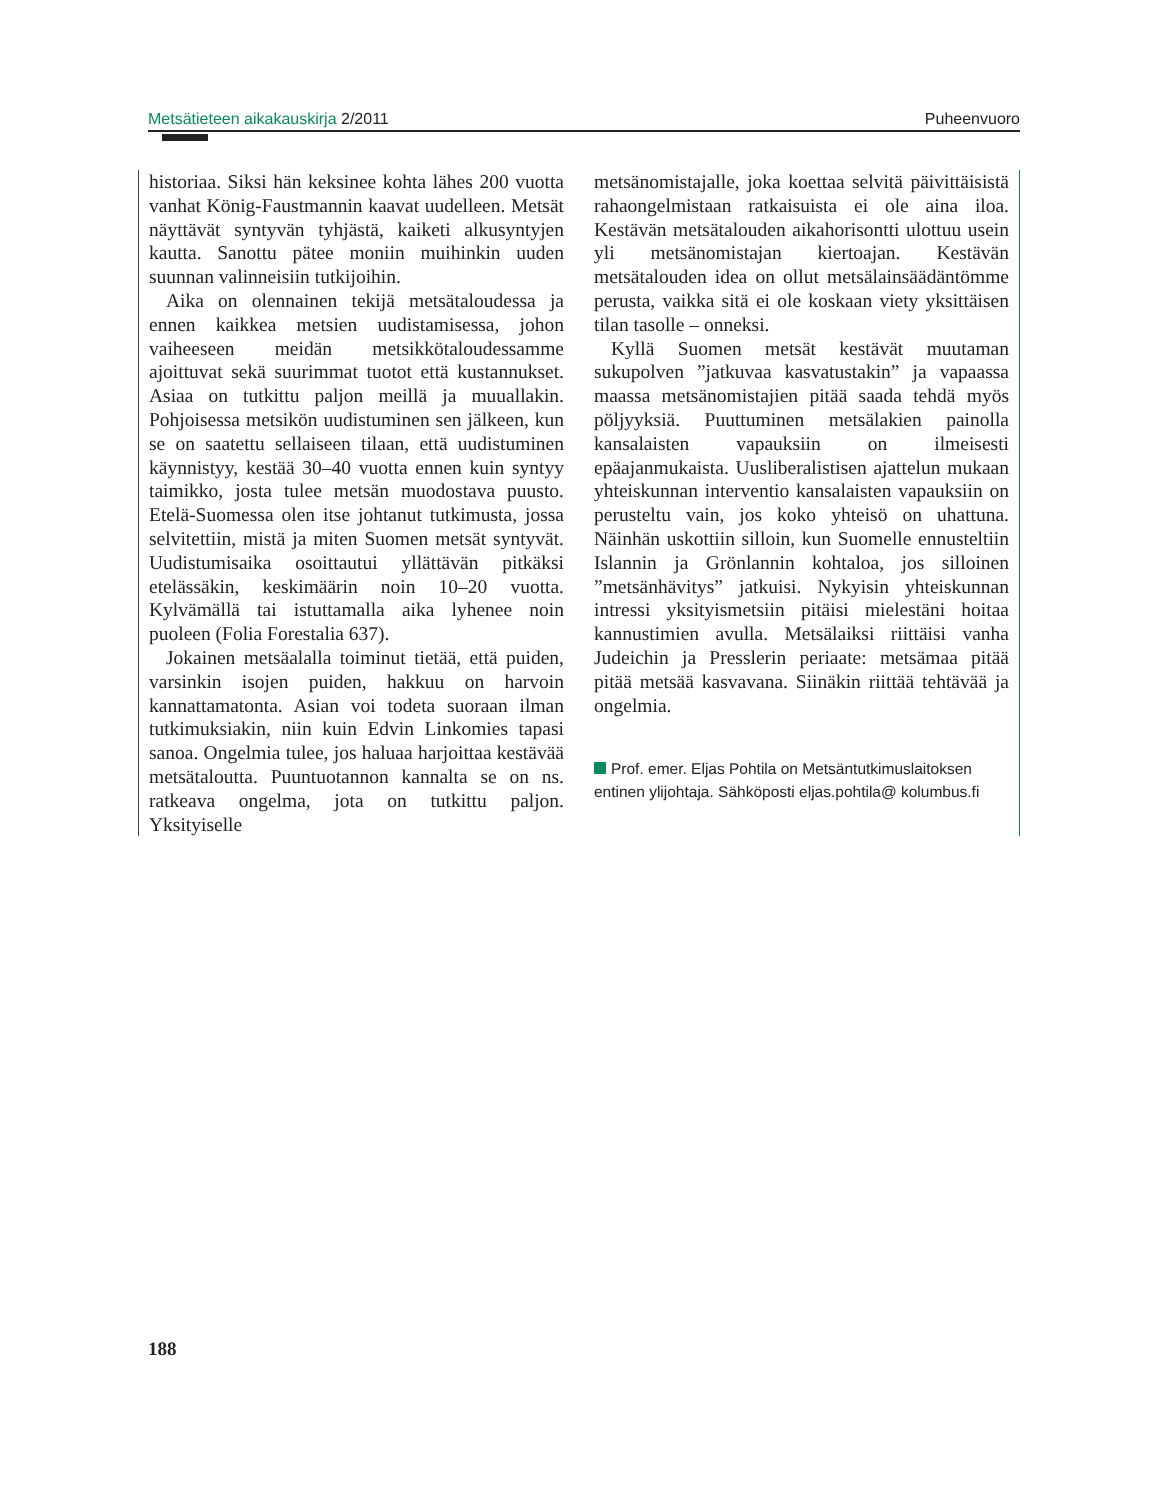Metsätieteen aikakauskirja 2/2011 Puheenvuoro
historiaa. Siksi hän keksinee kohta lähes 200 vuotta vanhat König-Faustmannin kaavat uudelleen. Metsät näyttävät syntyvän tyhjästä, kaiketi alkusyntyjen kautta. Sanottu pätee moniin muihinkin uuden suunnan valinneisiin tutkijoihin.
Aika on olennainen tekijä metsätaloudessa ja ennen kaikkea metsien uudistamisessa, johon vaiheeseen meidän metsikkötaloudessamme ajoittuvat sekä suurimmat tuotot että kustannukset. Asiaa on tutkittu paljon meillä ja muuallakin. Pohjoisessa metsikön uudistuminen sen jälkeen, kun se on saatettu sellaiseen tilaan, että uudistuminen käynnistyy, kestää 30–40 vuotta ennen kuin syntyy taimikko, josta tulee metsän muodostava puusto. Etelä-Suomessa olen itse johtanut tutkimusta, jossa selvitettiin, mistä ja miten Suomen metsät syntyvät. Uudistumisaika osoittautui yllättävän pitkäksi etelässäkin, keskimäärin noin 10–20 vuotta. Kylvämällä tai istuttamalla aika lyhenee noin puoleen (Folia Forestalia 637).
Jokainen metsäalalla toiminut tietää, että puiden, varsinkin isojen puiden, hakkuu on harvoin kannattamatonta. Asian voi todeta suoraan ilman tutkimuksiakin, niin kuin Edvin Linkomies tapasi sanoa. Ongelmia tulee, jos haluaa harjoittaa kestävää metsätaloutta. Puuntuotannon kannalta se on ns. ratkeava ongelma, jota on tutkittu paljon. Yksityiselle
metsänomistajalle, joka koettaa selvitä päivittäisistä rahaongelmistaan ratkaisuista ei ole aina iloa. Kestävän metsätalouden aikahorisontti ulottuu usein yli metsänomistajan kiertoajan. Kestävän metsätalouden idea on ollut metsälainsäädäntömme perusta, vaikka sitä ei ole koskaan viety yksittäisen tilan tasolle – onneksi.
Kyllä Suomen metsät kestävät muutaman sukupolven ”jatkuvaa kasvatustakin” ja vapaassa maassa metsänomistajien pitää saada tehdä myös pöljyyksiä. Puuttuminen metsälakien painolla kansalaisten vapauksiin on ilmeisesti epäajanmukaista. Uusliberalistisen ajattelun mukaan yhteiskunnan interventio kansalaisten vapauksiin on perusteltu vain, jos koko yhteisö on uhattuna. Näinhän uskottiin silloin, kun Suomelle ennusteltiin Islannin ja Grönlannin kohtaloa, jos silloinen ”metsänhävitys” jatkuisi. Nykyisin yhteiskunnan intressi yksityismetsiin pitäisi mielestäni hoitaa kannustimien avulla. Metsälaiksi riittäisi vanha Judeichin ja Presslerin periaate: metsämaa pitää pitää metsää kasvavana. Siinäkin riittää tehtävää ja ongelmia.
Prof. emer. Eljas Pohtila on Metsäntutkimuslaitoksen entinen ylijohtaja. Sähköposti eljas.pohtila@ kolumbus.fi
188